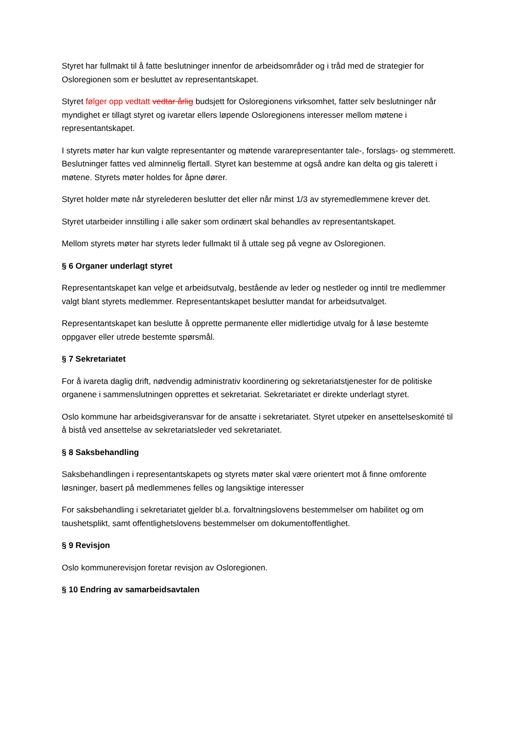Styret har fullmakt til å fatte beslutninger innenfor de arbeidsområder og i tråd med de strategier for Osloregionen som er besluttet av representantskapet.
Styret følger opp vedtatt vedtar årlig budsjett for Osloregionens virksomhet, fatter selv beslutninger når myndighet er tillagt styret og ivaretar ellers løpende Osloregionens interesser mellom møtene i representantskapet.
I styrets møter har kun valgte representanter og møtende vararepresentanter tale-, forslags- og stemmerett. Beslutninger fattes ved alminnelig flertall. Styret kan bestemme at også andre kan delta og gis talerett i møtene. Styrets møter holdes for åpne dører.
Styret holder møte når styrelederen beslutter det eller når minst 1/3 av styremedlemmene krever det.
Styret utarbeider innstilling i alle saker som ordinært skal behandles av representantskapet.
Mellom styrets møter har styrets leder fullmakt til å uttale seg på vegne av Osloregionen.
§ 6 Organer underlagt styret
Representantskapet kan velge et arbeidsutvalg, bestående av leder og nestleder og inntil tre medlemmer valgt blant styrets medlemmer. Representantskapet beslutter mandat for arbeidsutvalget.
Representantskapet kan beslutte å opprette permanente eller midlertidige utvalg for å løse bestemte oppgaver eller utrede bestemte spørsmål.
§ 7 Sekretariatet
For å ivareta daglig drift, nødvendig administrativ koordinering og sekretariatstjenester for de politiske organene i sammenslutningen opprettes et sekretariat. Sekretariatet er direkte underlagt styret.
Oslo kommune har arbeidsgiveransvar for de ansatte i sekretariatet. Styret utpeker en ansettelseskomité til å bistå ved ansettelse av sekretariatsleder ved sekretariatet.
§ 8 Saksbehandling
Saksbehandlingen i representantskapets og styrets møter skal være orientert mot å finne omforente løsninger, basert på medlemmenes felles og langsiktige interesser
For saksbehandling i sekretariatet gjelder bl.a. forvaltningslovens bestemmelser om habilitet og om taushetsplikt, samt offentlighetslovens bestemmelser om dokumentoffentlighet.
§ 9 Revisjon
Oslo kommunerevisjon foretar revisjon av Osloregionen.
§ 10 Endring av samarbeidsavtalen